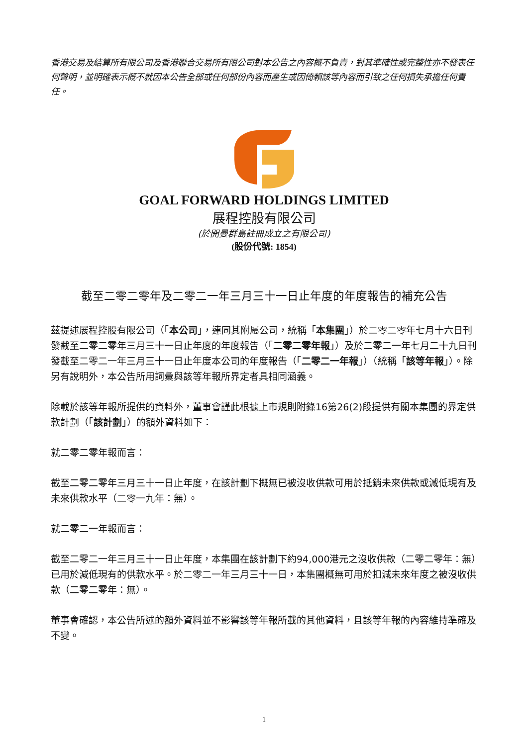香港交易及結算所有限公司及香港聯合交易所有限公司對本公告之內容概不負責，對其準確性或完整性亦不發表任何聲明，並明確表示概不就因本公告全部或任何部份內容而產生或因倚賴該等內容而引致之任何損失承擔任何責任。
GOAL FORWARD HOLDINGS LIMITED
展程控股有限公司
(於開曼群島註冊成立之有限公司)
(股份代號: 1854)
截至二零二零年及二零二一年三月三十一日止年度的年度報告的補充公告
茲提述展程控股有限公司（「本公司」，連同其附屬公司，統稱「本集團」）於二零二零年七月十六日刊發截至二零二零年三月三十一日止年度的年度報告（「二零二零年報」）及於二零二一年七月二十九日刊發截至二零二一年三月三十一日止年度本公司的年度報告（「二零二一年報」）（統稱「該等年報」）。除另有說明外，本公告所用詞彙與該等年報所界定者具相同涵義。
除載於該等年報所提供的資料外，董事會謹此根據上市規則附錄16第26(2)段提供有關本集團的界定供款計劃（「該計劃」）的額外資料如下：
就二零二零年報而言：
截至二零二零年三月三十一日止年度，在該計劃下概無已被沒收供款可用於抵銷未來供款或減低現有及未來供款水平（二零一九年：無）。
就二零二一年報而言：
截至二零二一年三月三十一日止年度，本集團在該計劃下約94,000港元之沒收供款（二零二零年：無）已用於減低現有的供款水平。於二零二一年三月三十一日，本集團概無可用於扣減未來年度之被沒收供款（二零二零年：無）。
董事會確認，本公告所述的額外資料並不影響該等年報所載的其他資料，且該等年報的內容維持準確及不變。
1